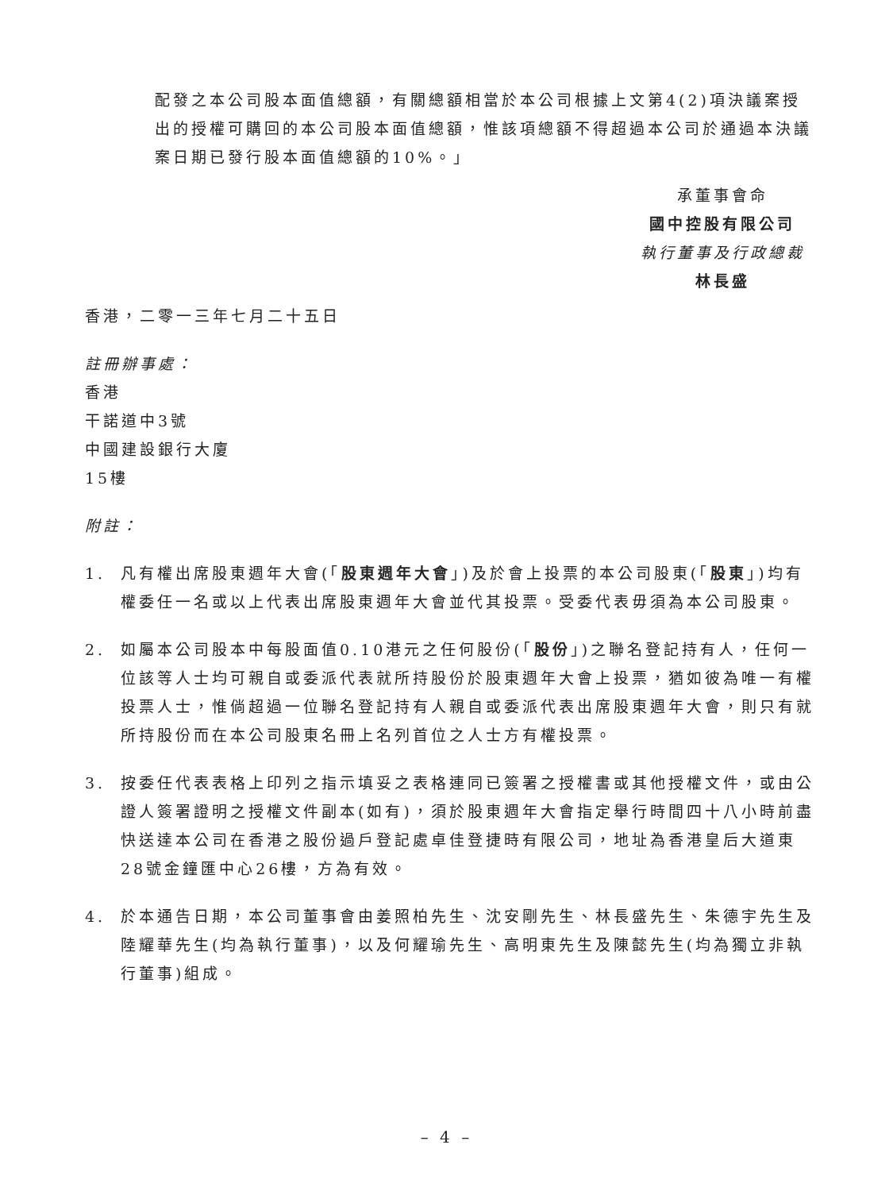配發之本公司股本面值總額，有關總額相當於本公司根據上文第4(2)項決議案授出的授權可購回的本公司股本面值總額，惟該項總額不得超過本公司於通過本決議案日期已發行股本面值總額的10%。」
承董事會命
國中控股有限公司
執行董事及行政總裁
林長盛
香港，二零一三年七月二十五日
註冊辦事處：
香港
干諾道中3號
中國建設銀行大廈
15樓
附註：
1. 凡有權出席股東週年大會(「股東週年大會」)及於會上投票的本公司股東(「股東」)均有權委任一名或以上代表出席股東週年大會並代其投票。受委代表毋須為本公司股東。
2. 如屬本公司股本中每股面值0.10港元之任何股份(「股份」)之聯名登記持有人，任何一位該等人士均可親自或委派代表就所持股份於股東週年大會上投票，猶如彼為唯一有權投票人士，惟倘超過一位聯名登記持有人親自或委派代表出席股東週年大會，則只有就所持股份而在本公司股東名冊上名列首位之人士方有權投票。
3. 按委任代表表格上印列之指示填妥之表格連同已簽署之授權書或其他授權文件，或由公證人簽署證明之授權文件副本(如有)，須於股東週年大會指定舉行時間四十八小時前盡快送達本公司在香港之股份過戶登記處卓佳登捷時有限公司，地址為香港皇后大道東28號金鐘匯中心26樓，方為有效。
4. 於本通告日期，本公司董事會由姜照柏先生、沈安剛先生、林長盛先生、朱德宇先生及陸耀華先生(均為執行董事)，以及何耀瑜先生、高明東先生及陳懿先生(均為獨立非執行董事)組成。
– 4 –